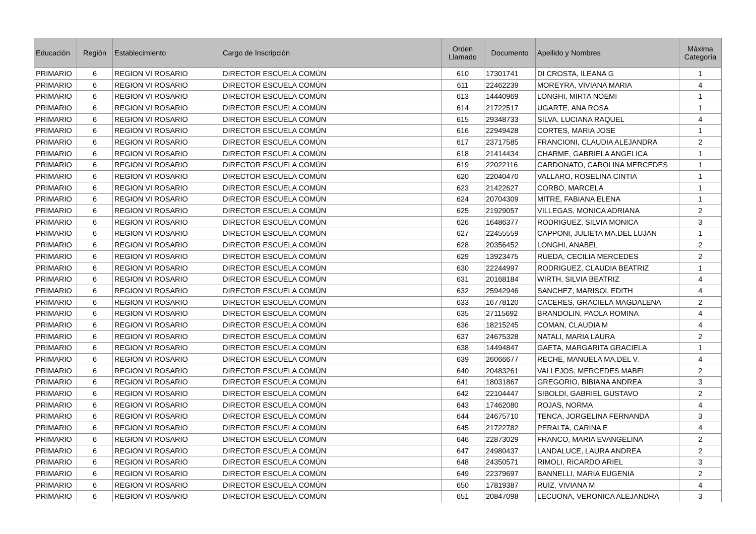| Educación | Región | Establecimiento | Cargo de Inscripción | Orden Llamado | Documento | Apellido y Nombres | Máxima Categoría |
| --- | --- | --- | --- | --- | --- | --- | --- |
| PRIMARIO | 6 | REGION VI ROSARIO | DIRECTOR ESCUELA COMÚN | 610 | 17301741 | DI CROSTA, ILEANA G | 1 |
| PRIMARIO | 6 | REGION VI ROSARIO | DIRECTOR ESCUELA COMÚN | 611 | 22462239 | MOREYRA, VIVIANA MARIA | 4 |
| PRIMARIO | 6 | REGION VI ROSARIO | DIRECTOR ESCUELA COMÚN | 613 | 14440969 | LONGHI, MIRTA NOEMI | 1 |
| PRIMARIO | 6 | REGION VI ROSARIO | DIRECTOR ESCUELA COMÚN | 614 | 21722517 | UGARTE, ANA ROSA | 1 |
| PRIMARIO | 6 | REGION VI ROSARIO | DIRECTOR ESCUELA COMÚN | 615 | 29348733 | SILVA, LUCIANA RAQUEL | 4 |
| PRIMARIO | 6 | REGION VI ROSARIO | DIRECTOR ESCUELA COMÚN | 616 | 22949428 | CORTES, MARIA JOSE | 1 |
| PRIMARIO | 6 | REGION VI ROSARIO | DIRECTOR ESCUELA COMÚN | 617 | 23717585 | FRANCIONI, CLAUDIA ALEJANDRA | 2 |
| PRIMARIO | 6 | REGION VI ROSARIO | DIRECTOR ESCUELA COMÚN | 618 | 21414434 | CHARME, GABRIELA ANGELICA | 1 |
| PRIMARIO | 6 | REGION VI ROSARIO | DIRECTOR ESCUELA COMÚN | 619 | 22022116 | CARDONATO, CAROLINA MERCEDES | 1 |
| PRIMARIO | 6 | REGION VI ROSARIO | DIRECTOR ESCUELA COMÚN | 620 | 22040470 | VALLARO, ROSELINA CINTIA | 1 |
| PRIMARIO | 6 | REGION VI ROSARIO | DIRECTOR ESCUELA COMÚN | 623 | 21422627 | CORBO, MARCELA | 1 |
| PRIMARIO | 6 | REGION VI ROSARIO | DIRECTOR ESCUELA COMÚN | 624 | 20704309 | MITRE, FABIANA ELENA | 1 |
| PRIMARIO | 6 | REGION VI ROSARIO | DIRECTOR ESCUELA COMÚN | 625 | 21929057 | VILLEGAS, MONICA ADRIANA | 2 |
| PRIMARIO | 6 | REGION VI ROSARIO | DIRECTOR ESCUELA COMÚN | 626 | 16486377 | RODRIGUEZ, SILVIA MONICA | 3 |
| PRIMARIO | 6 | REGION VI ROSARIO | DIRECTOR ESCUELA COMÚN | 627 | 22455559 | CAPPONI, JULIETA MA.DEL LUJAN | 1 |
| PRIMARIO | 6 | REGION VI ROSARIO | DIRECTOR ESCUELA COMÚN | 628 | 20356452 | LONGHI, ANABEL | 2 |
| PRIMARIO | 6 | REGION VI ROSARIO | DIRECTOR ESCUELA COMÚN | 629 | 13923475 | RUEDA, CECILIA MERCEDES | 2 |
| PRIMARIO | 6 | REGION VI ROSARIO | DIRECTOR ESCUELA COMÚN | 630 | 22244997 | RODRIGUEZ, CLAUDIA BEATRIZ | 1 |
| PRIMARIO | 6 | REGION VI ROSARIO | DIRECTOR ESCUELA COMÚN | 631 | 20168184 | WIRTH, SILVIA BEATRIZ | 4 |
| PRIMARIO | 6 | REGION VI ROSARIO | DIRECTOR ESCUELA COMÚN | 632 | 25942946 | SANCHEZ, MARISOL EDITH | 4 |
| PRIMARIO | 6 | REGION VI ROSARIO | DIRECTOR ESCUELA COMÚN | 633 | 16778120 | CACERES, GRACIELA MAGDALENA | 2 |
| PRIMARIO | 6 | REGION VI ROSARIO | DIRECTOR ESCUELA COMÚN | 635 | 27115692 | BRANDOLIN, PAOLA ROMINA | 4 |
| PRIMARIO | 6 | REGION VI ROSARIO | DIRECTOR ESCUELA COMÚN | 636 | 18215245 | COMAN, CLAUDIA M | 4 |
| PRIMARIO | 6 | REGION VI ROSARIO | DIRECTOR ESCUELA COMÚN | 637 | 24675328 | NATALI, MARIA LAURA | 2 |
| PRIMARIO | 6 | REGION VI ROSARIO | DIRECTOR ESCUELA COMÚN | 638 | 14494847 | GAETA, MARGARITA GRACIELA | 1 |
| PRIMARIO | 6 | REGION VI ROSARIO | DIRECTOR ESCUELA COMÚN | 639 | 26066677 | RECHE, MANUELA MA.DEL V. | 4 |
| PRIMARIO | 6 | REGION VI ROSARIO | DIRECTOR ESCUELA COMÚN | 640 | 20483261 | VALLEJOS, MERCEDES MABEL | 2 |
| PRIMARIO | 6 | REGION VI ROSARIO | DIRECTOR ESCUELA COMÚN | 641 | 18031867 | GREGORIO, BIBIANA ANDREA | 3 |
| PRIMARIO | 6 | REGION VI ROSARIO | DIRECTOR ESCUELA COMÚN | 642 | 22104447 | SIBOLDI, GABRIEL GUSTAVO | 2 |
| PRIMARIO | 6 | REGION VI ROSARIO | DIRECTOR ESCUELA COMÚN | 643 | 17462080 | ROJAS, NORMA | 4 |
| PRIMARIO | 6 | REGION VI ROSARIO | DIRECTOR ESCUELA COMÚN | 644 | 24675710 | TENCA, JORGELINA FERNANDA | 3 |
| PRIMARIO | 6 | REGION VI ROSARIO | DIRECTOR ESCUELA COMÚN | 645 | 21722782 | PERALTA, CARINA E | 4 |
| PRIMARIO | 6 | REGION VI ROSARIO | DIRECTOR ESCUELA COMÚN | 646 | 22873029 | FRANCO, MARIA EVANGELINA | 2 |
| PRIMARIO | 6 | REGION VI ROSARIO | DIRECTOR ESCUELA COMÚN | 647 | 24980437 | LANDALUCE, LAURA ANDREA | 2 |
| PRIMARIO | 6 | REGION VI ROSARIO | DIRECTOR ESCUELA COMÚN | 648 | 24350571 | RIMOLI, RICARDO ARIEL | 3 |
| PRIMARIO | 6 | REGION VI ROSARIO | DIRECTOR ESCUELA COMÚN | 649 | 22379697 | BANNELLI, MARIA EUGENIA | 2 |
| PRIMARIO | 6 | REGION VI ROSARIO | DIRECTOR ESCUELA COMÚN | 650 | 17819387 | RUIZ, VIVIANA M | 4 |
| PRIMARIO | 6 | REGION VI ROSARIO | DIRECTOR ESCUELA COMÚN | 651 | 20847098 | LECUONA, VERONICA ALEJANDRA | 3 |